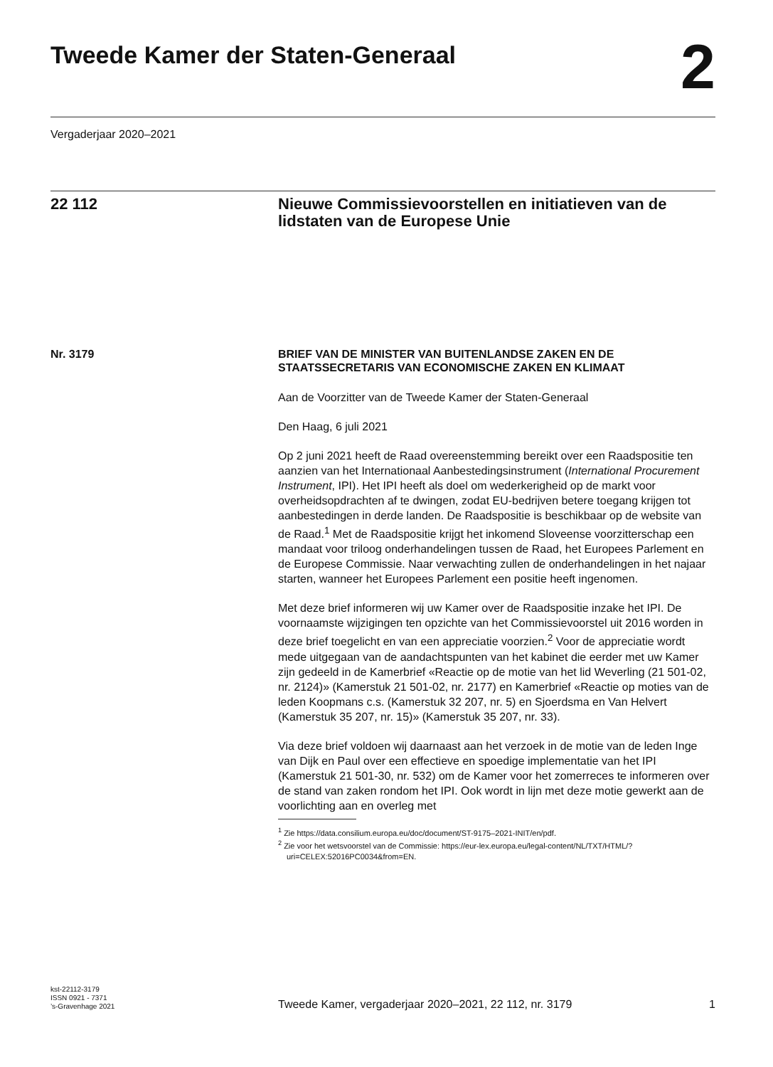Tweede Kamer der Staten-Generaal
2
Vergaderjaar 2020–2021
22 112 Nieuwe Commissievoorstellen en initiatieven van de lidstaten van de Europese Unie
Nr. 3179 BRIEF VAN DE MINISTER VAN BUITENLANDSE ZAKEN EN DE STAATSSECRETARIS VAN ECONOMISCHE ZAKEN EN KLIMAAT
Aan de Voorzitter van de Tweede Kamer der Staten-Generaal
Den Haag, 6 juli 2021
Op 2 juni 2021 heeft de Raad overeenstemming bereikt over een Raadspo­sitie ten aanzien van het Internationaal Aanbestedingsinstrument (International Procurement Instrument, IPI). Het IPI heeft als doel om wederkerigheid op de markt voor overheidsopdrachten af te dwingen, zodat EU-bedrijven betere toegang krijgen tot aanbestedingen in derde landen. De Raadspositie is beschikbaar op de website van de Raad.<sup>1</sup> Met de Raadspositie krijgt het inkomend Sloveense voorzitterschap een mandaat voor triloog onderhandelingen tussen de Raad, het Europees Parlement en de Europese Commissie. Naar verwachting zullen de onderhandelingen in het najaar starten, wanneer het Europees Parlement een positie heeft ingenomen.
Met deze brief informeren wij uw Kamer over de Raadspositie inzake het IPI. De voornaamste wijzigingen ten opzichte van het Commissievoorstel uit 2016 worden in deze brief toegelicht en van een appreciatie voorzien.<sup>2</sup> Voor de appreciatie wordt mede uitgegaan van de aandachtspunten van het kabinet die eerder met uw Kamer zijn gedeeld in de Kamerbrief «Reactie op de motie van het lid Weverling (21 501-02, nr. 2124)» (Kamerstuk 21 501-02, nr. 2177) en Kamerbrief «Reactie op moties van de leden Koopmans c.s. (Kamerstuk 32 207, nr. 5) en Sjoerdsma en Van Helvert (Kamerstuk 35 207, nr. 15)» (Kamerstuk 35 207, nr. 33).
Via deze brief voldoen wij daarnaast aan het verzoek in de motie van de leden Inge van Dijk en Paul over een effectieve en spoedige implementatie van het IPI (Kamerstuk 21 501-30, nr. 532) om de Kamer voor het zomer­reces te informeren over de stand van zaken rondom het IPI. Ook wordt in lijn met deze motie gewerkt aan de voorlichting aan en overleg met
<sup>1</sup> Zie https://data.consilium.europa.eu/doc/document/ST-9175–2021-INIT/en/pdf.
<sup>2</sup> Zie voor het wetsvoorstel van de Commissie: https://eur-lex.europa.eu/legal-content/NL/TXT/HTML/?uri=CELEX:52016PC0034&from=EN.
kst-22112-3179
ISSN 0921 - 7371
’s-Gravenhage 2021
Tweede Kamer, vergaderjaar 2020–2021, 22 112, nr. 3179
1